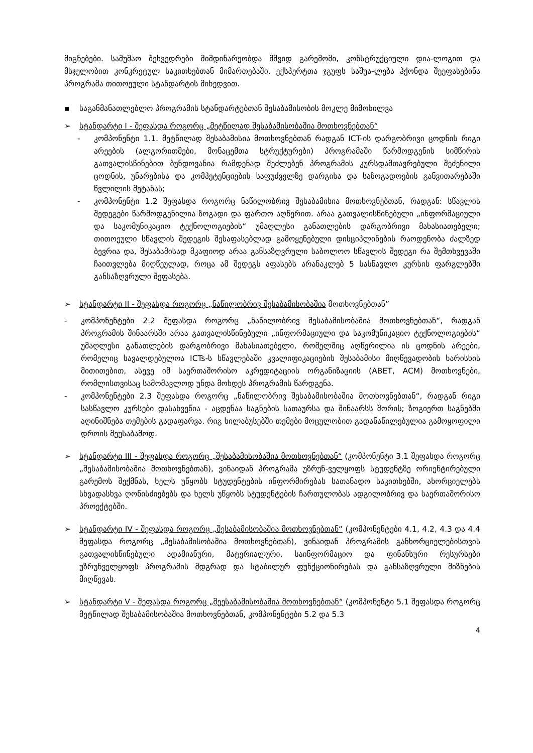მიგნებები. სამუშაო შეხვედრები მიმდინარეობდა მშვიდ გარემოში, კონსტრუქციული დია-ლოგით და მსჯელობით კონკრეტულ საკითხებთან მიმართებაში. ექსპერტთა ჯგუფს საშუა-ლება ჰქონდა შეეფასებინა პროგრამა თითოეული სტანდარტის მიხედვით.
▪ საგანმანათლებლო პროგრამის სტანდარტებთან შესაბამისობის მოკლე მიმოხილვა
➢ სტანდარტი I - შეფასდა როგორც „მეტწილად შესაბამისობაშია მოთხოვნებთან“
- კომპონენტი 1.1. მეტწილად შესაბამისია მოთხოვნებთან რადგან ICT-ის დარგობრივი ცოდნის რიგი არეების (ალგორითმები, მონაცემთა სტრუქტურები) პროგრამაში წარმოდგენის სიმწირის გათვალისწინებით ბუნდოვანია რამდენად შეძლებენ პროგრამის კურსდამთავრებული შეძენილი ცოდნის, უნარებისა და კომპეტენციების საფუძველზე დარგისა და საზოგადოების განვითარებაში წვლილის შეტანას;
- კომპონენტი 1.2 შეფასდა როგორც ნაწილობრივ შესაბამისია მოთხოვნებთან, რადგან: სწავლის შედეგები წარმოდგენილია ზოგადი და ფართო აღწერით. არაა გათვალისწინებული „ინფორმაციული და საკომუნიკაციო ტექნოლოგიების“ უმაღლესი განათლების დარგობრივი მახასიათებელი; თითოეული სწავლის შედეგის შესაფასებლად გამოყენებული დისციპლინების რაოდენობა ძალზედ ბევრია და, შესაბამისად მკაფიოდ არაა განსაზღვრული საბოლოო სწავლის შედეგი რა შემთხვევაში ჩაითვლება მიღწეულად, როცა ამ შედეგს აფასებს არანაკლებ 5 სასწავლო კურსის ფარგლებში განსაზღვრული შეფასება.
➢ სტანდარტი II - შეფასდა როგორც „ნაწილობრივ შესაბამისობაშია მოთხოვნებთან”
- კომპონენტები 2.2 შეფასდა როგორც „ნაწილობრივ შესაბამისობაშია მოთხოვნებთან“, რადგან პროგრამის შინაარსში არაა გათვალისწინებული „ინფორმაციული და საკომუნიკაციო ტექნოლოგიების“ უმაღლესი განათლების დარგობრივი მახასიათებელი, რომელშიც აღწერილია ის ცოდნის არეები, რომელიც სავალდებულოა ICTs-ს სწავლებაში კვალიფიკაციების შესაბამისი მიღწევადობის ხარისხის მითითებით, ასევე იმ საერთაშორისო აკრედიტაციის ორგანიზაციის (ABET, ACM) მოთხოვნები, რომლისთვისაც სამომავლოდ უნდა მოხდეს პროგრამის წარდგენა.
- კომპონენტები 2.3 შეფასდა როგორც „ნაწილობრივ შესაბამისობაშია მოთხოვნებთან“, რადგან რიგი სასწავლო კურსები დასახვეწია - აცდენაა საგნების სათაურსა და შინაარსს შორის; ზოგიერთ საგნებში აღინიშნება თემების გადაფარვა. რიგ სილაბუსებში თემები მოცულობით გადანაწილებულია გამოყოფილი დროის შეუსაბამოდ.
➢ სტანდარტი III - შეფასდა როგორც „შესაბამისობაშია მოთხოვნებთან“ (კომპონენტი 3.1 შეფასდა როგორც „შესაბამისობაშია მოთხოვნებთან), ვინაიდან პროგრამა უზრუნ-ველყოფს სტუდენტზე ორიენტირებული გარემოს შექმნას, ხელს უწყობს სტუდენტების ინფორმირებას სათანადო საკითხებში, ახორციელებს სხვადასხვა ღონისძიებებს და ხელს უწყობს სტუდენტების ჩართულობას ადგილობრივ და საერთაშორისო პროექტებში.
➢ სტანდარტი IV - შეფასდა როგორც „შესაბამისობაშია მოთხოვნებთან“ (კომპონენტები 4.1, 4.2, 4.3 და 4.4 შეფასდა როგორც „შესაბამისობაშია მოთხოვნებთან), ვინაიდან პროგრამის განხორციელებისთვის გათვალისწინებული ადამიანური, მატერიალური, საინფორმაციო და ფინანსური რესურსები უზრუნველყოფს პროგრამის მდგრად და სტაბილურ ფუნქციონირებას და განსაზღვრული მიზნების მიღწევას.
➢ სტანდარტი V - შეფასდა როგორც „შეესაბამისობაშია მოთხოვნებთან“ (კომპონენტი 5.1 შეფასდა როგორც მეტწილად შესაბამისობაშია მოთხოვნებთან, კომპონენტები 5.2 და 5.3
4